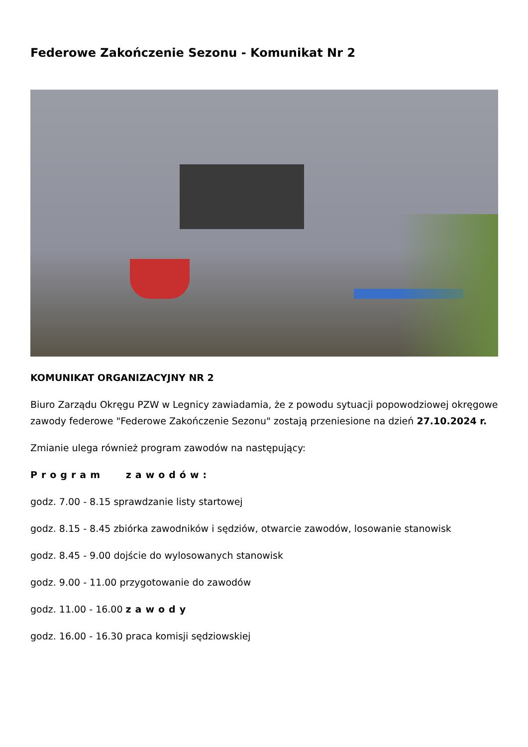Federowe Zakończenie Sezonu - Komunikat Nr 2
KOMUNIKAT ORGANIZACYJNY NR 2
Biuro Zarządu Okręgu PZW w Legnicy zawiadamia, że z powodu sytuacji popowodziowej okręgowe zawody federowe "Federowe Zakończenie Sezonu" zostają przeniesione na dzień 27.10.2024 r.
Zmianie ulega również program zawodów na następujący:
Program zawodów:
godz. 7.00 - 8.15 sprawdzanie listy startowej
godz. 8.15 - 8.45 zbiórka zawodników i sędziów, otwarcie zawodów, losowanie stanowisk
godz. 8.45 - 9.00 dojście do wylosowanych stanowisk
godz. 9.00 - 11.00 przygotowanie do zawodów
godz. 11.00 - 16.00 zawody
godz. 16.00 - 16.30 praca komisji sędziowskiej